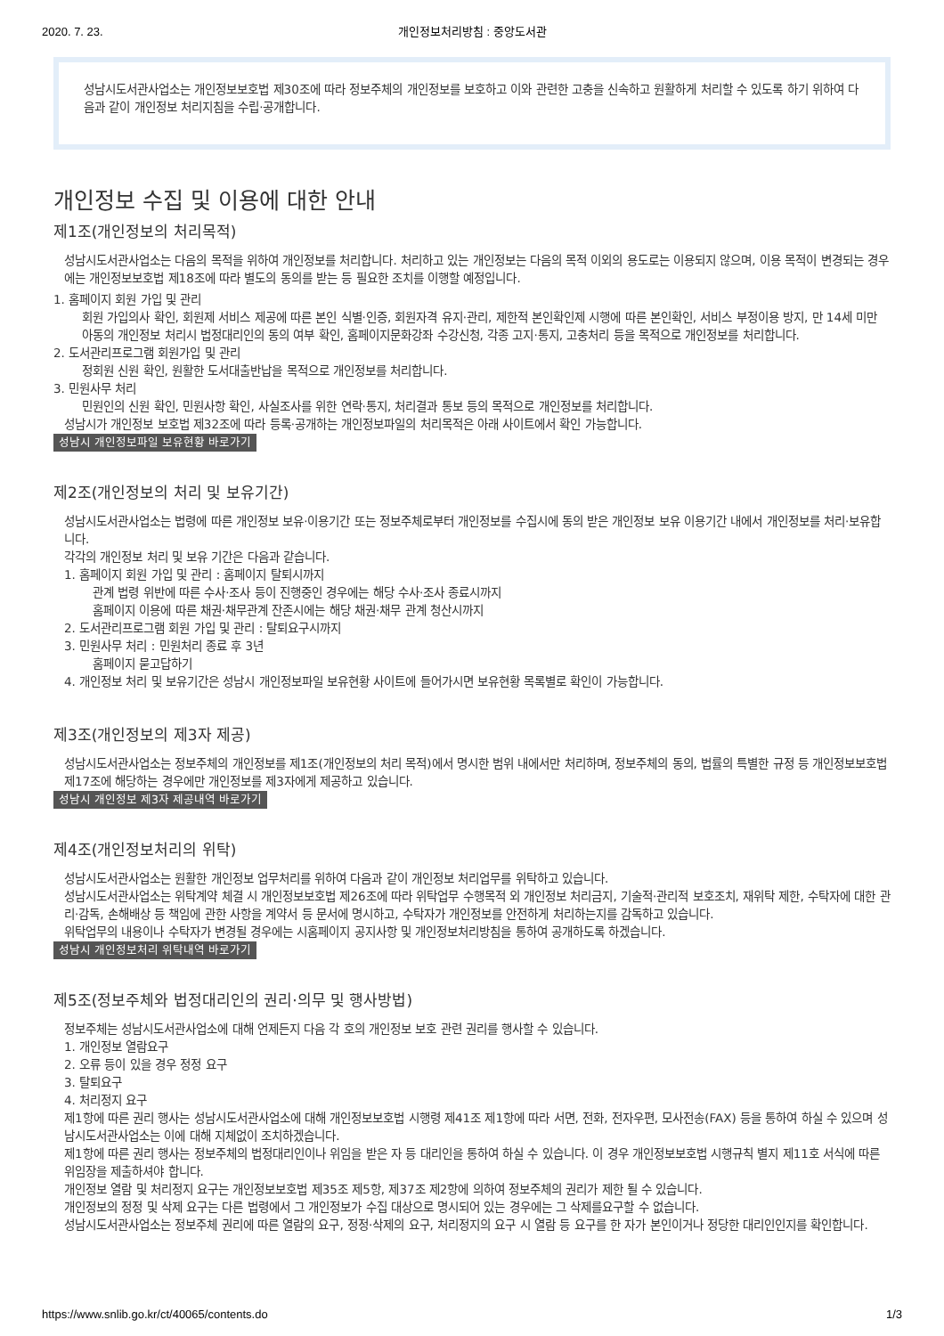2020. 7. 23. 개인정보처리방침 : 중앙도서관
성남시도서관사업소는 개인정보보호법 제30조에 따라 정보주체의 개인정보를 보호하고 이와 관련한 고충을 신속하고 원활하게 처리할 수 있도록 하기 위하여 다음과 같이 개인정보 처리지침을 수립·공개합니다.
개인정보 수집 및 이용에 대한 안내
제1조(개인정보의 처리목적)
성남시도서관사업소는 다음의 목적을 위하여 개인정보를 처리합니다. 처리하고 있는 개인정보는 다음의 목적 이외의 용도로는 이용되지 않으며, 이용 목적이 변경되는 경우에는 개인정보보호법 제18조에 따라 별도의 동의를 받는 등 필요한 조치를 이행할 예정입니다.
1. 홈페이지 회원 가입 및 관리
회원 가입의사 확인, 회원제 서비스 제공에 따른 본인 식별·인증, 회원자격 유지·관리, 제한적 본인확인제 시행에 따른 본인확인, 서비스 부정이용 방지, 만 14세 미만 아동의 개인정보 처리시 법정대리인의 동의 여부 확인, 홈페이지문화강좌 수강신청, 각종 고지·통지, 고충처리 등을 목적으로 개인정보를 처리합니다.
2. 도서관리프로그램 회원가입 및 관리
정회원 신원 확인, 원활한 도서대출반납을 목적으로 개인정보를 처리합니다.
3. 민원사무 처리
민원인의 신원 확인, 민원사항 확인, 사실조사를 위한 연락·통지, 처리결과 통보 등의 목적으로 개인정보를 처리합니다.
성남시가 개인정보 보호법 제32조에 따라 등록·공개하는 개인정보파일의 처리목적은 아래 사이트에서 확인 가능합니다.
성남시 개인정보파일 보유현황 바로가기
제2조(개인정보의 처리 및 보유기간)
성남시도서관사업소는 법령에 따른 개인정보 보유·이용기간 또는 정보주체로부터 개인정보를 수집시에 동의 받은 개인정보 보유 이용기간 내에서 개인정보를 처리·보유합니다.
각각의 개인정보 처리 및 보유 기간은 다음과 같습니다.
1. 홈페이지 회원 가입 및 관리 : 홈페이지 탈퇴시까지
관계 법령 위반에 따른 수사·조사 등이 진행중인 경우에는 해당 수사·조사 종료시까지
홈페이지 이용에 따른 채권·채무관계 잔존시에는 해당 채권·채무 관계 청산시까지
2. 도서관리프로그램 회원 가입 및 관리 : 탈퇴요구시까지
3. 민원사무 처리 : 민원처리 종료 후 3년
홈페이지 묻고답하기
4. 개인정보 처리 및 보유기간은 성남시 개인정보파일 보유현황 사이트에 들어가시면 보유현황 목록별로 확인이 가능합니다.
제3조(개인정보의 제3자 제공)
성남시도서관사업소는 정보주체의 개인정보를 제1조(개인정보의 처리 목적)에서 명시한 범위 내에서만 처리하며, 정보주체의 동의, 법률의 특별한 규정 등 개인정보보호법 제17조에 해당하는 경우에만 개인정보를 제3자에게 제공하고 있습니다.
성남시 개인정보 제3자 제공내역 바로가기
제4조(개인정보처리의 위탁)
성남시도서관사업소는 원활한 개인정보 업무처리를 위하여 다음과 같이 개인정보 처리업무를 위탁하고 있습니다.
성남시도서관사업소는 위탁계약 체결 시 개인정보보호법 제26조에 따라 위탁업무 수행목적 외 개인정보 처리금지, 기술적·관리적 보호조치, 재위탁 제한, 수탁자에 대한 관리·감독, 손해배상 등 책임에 관한 사항을 계약서 등 문서에 명시하고, 수탁자가 개인정보를 안전하게 처리하는지를 감독하고 있습니다.
위탁업무의 내용이나 수탁자가 변경될 경우에는 시홈페이지 공지사항 및 개인정보처리방침을 통하여 공개하도록 하겠습니다.
성남시 개인정보처리 위탁내역 바로가기
제5조(정보주체와 법정대리인의 권리·의무 및 행사방법)
정보주체는 성남시도서관사업소에 대해 언제든지 다음 각 호의 개인정보 보호 관련 권리를 행사할 수 있습니다.
1. 개인정보 열람요구
2. 오류 등이 있을 경우 정정 요구
3. 탈퇴요구
4. 처리정지 요구
제1항에 따른 권리 행사는 성남시도서관사업소에 대해 개인정보보호법 시행령 제41조 제1항에 따라 서면, 전화, 전자우편, 모사전송(FAX) 등을 통하여 하실 수 있으며 성남시도서관사업소는 이에 대해 지체없이 조치하겠습니다.
제1항에 따른 권리 행사는 정보주체의 법정대리인이나 위임을 받은 자 등 대리인을 통하여 하실 수 있습니다. 이 경우 개인정보보호법 시행규칙 별지 제11호 서식에 따른 위임장을 제출하셔야 합니다.
개인정보 열람 및 처리정지 요구는 개인정보보호법 제35조 제5항, 제37조 제2항에 의하여 정보주체의 권리가 제한 될 수 있습니다.
개인정보의 정정 및 삭제 요구는 다른 법령에서 그 개인정보가 수집 대상으로 명시되어 있는 경우에는 그 삭제를요구할 수 없습니다.
성남시도서관사업소는 정보주체 권리에 따른 열람의 요구, 정정·삭제의 요구, 처리정지의 요구 시 열람 등 요구를 한 자가 본인이거나 정당한 대리인인지를 확인합니다.
https://www.snlib.go.kr/ct/40065/contents.do 1/3